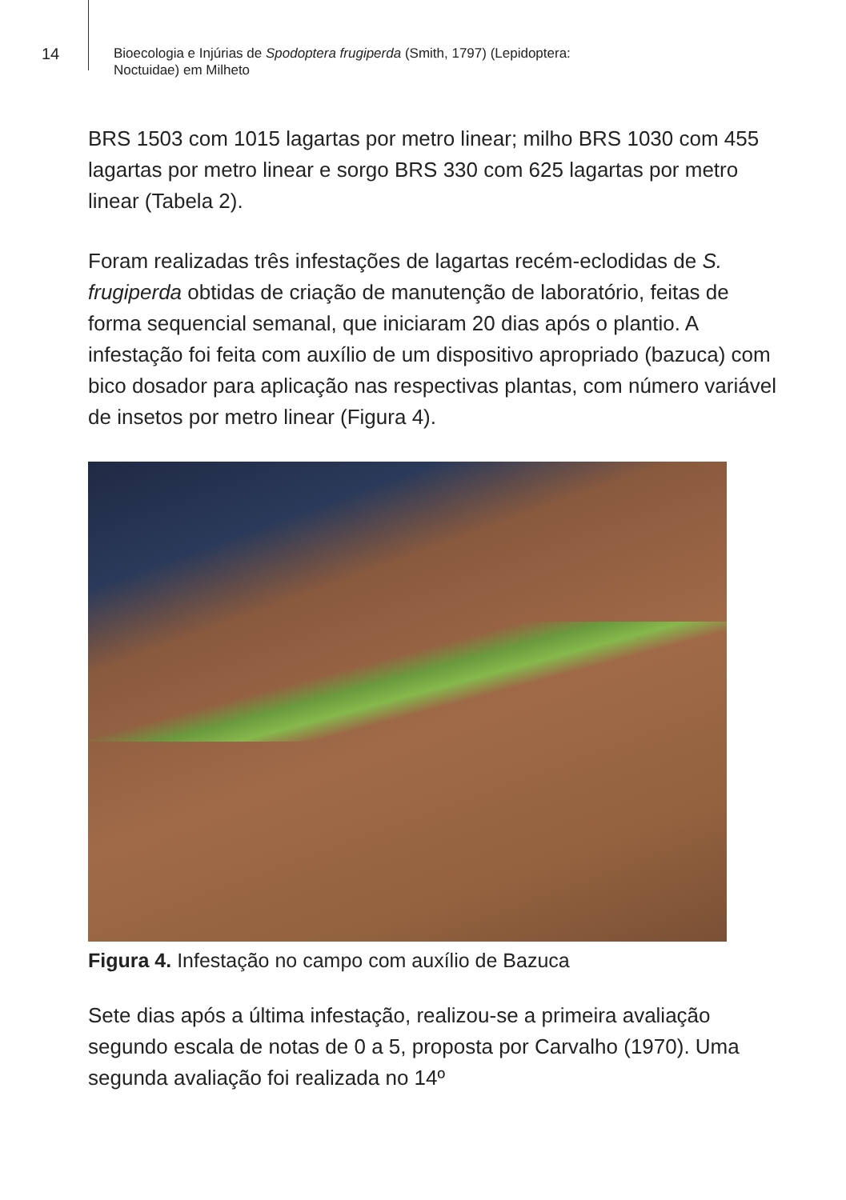14
Bioecologia e Injúrias de Spodoptera frugiperda (Smith, 1797) (Lepidoptera:
Noctuidae) em Milheto
BRS 1503 com 1015 lagartas por metro linear; milho BRS 1030 com 455 lagartas por metro linear e sorgo BRS 330 com 625 lagartas por metro linear (Tabela 2).
Foram realizadas três infestações de lagartas recém-eclodidas de S. frugiperda obtidas de criação de manutenção de laboratório, feitas de forma sequencial semanal, que iniciaram 20 dias após o plantio. A infestação foi feita com auxílio de um dispositivo apropriado (bazuca) com bico dosador para aplicação nas respectivas plantas, com número variável de insetos por metro linear (Figura 4).
Figura 4. Infestação no campo com auxílio de Bazuca
Sete dias após a última infestação, realizou-se a primeira avaliação segundo escala de notas de 0 a 5, proposta por Carvalho (1970). Uma segunda avaliação foi realizada no 14º